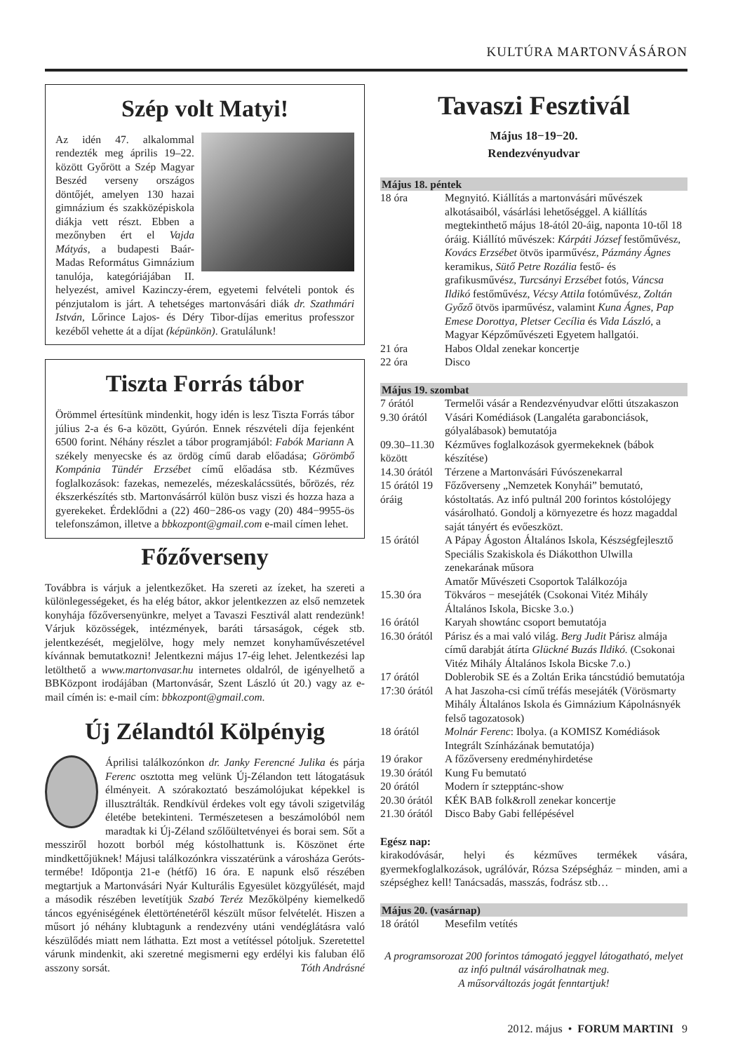KULTÚRA MARTONVÁSÁRON
Szép volt Matyi!
Az idén 47. alkalommal rendezték meg április 19–22. között Győrött a Szép Magyar Beszéd verseny országos döntőjét, amelyen 130 hazai gimnázium és szakközépiskola diákja vett részt. Ebben a mezőnyben ért el Vajda Mátyás, a budapesti Baár-Madas Református Gimnázium tanulója, kategóriájában II. helyezést, amivel Kazinczy-érem, egyetemi felvételi pontok és pénzjutalom is járt. A tehetséges martonvásári diák dr. Szathmári István, Lőrince Lajos- és Déry Tibor-díjas emeritus professzor kezéből vehette át a díjat (képünkön). Gratulálunk!
Tiszta Forrás tábor
Örömmel értesítünk mindenkit, hogy idén is lesz Tiszta Forrás tábor július 2-a és 6-a között, Gyúrón. Ennek részvételi díja fejenként 6500 forint. Néhány részlet a tábor programjából: Fabók Mariann A székely menyecske és az ördög című darab előadása; Görömbő Kompánia Tündér Erzsébet című előadása stb. Kézműves foglalkozások: fazekas, nemezelés, mézeskalácssütés, bőrözés, réz ékszerkészítés stb. Martonvásárról külön busz viszi és hozza haza a gyerekeket. Érdeklődni a (22) 460−286-os vagy (20) 484−9955-ös telefonszámon, illetve a bbkozpont@gmail.com e-mail címen lehet.
Főzőverseny
Továbbra is várjuk a jelentkezőket. Ha szereti az ízeket, ha szereti a különlegességeket, és ha elég bátor, akkor jelentkezzen az első nemzetek konyhája főzőversenyünkre, melyet a Tavaszi Fesztivál alatt rendezünk! Várjuk közösségek, intézmények, baráti társaságok, cégek stb. jelentkezését, megjelölve, hogy mely nemzet konyhaművészetével kívánnak bemutatkozni! Jelentkezni május 17-éig lehet. Jelentkezési lap letölthető a www.martonvasar.hu internetes oldalról, de igényelhető a BBKözpont irodájában (Martonvásár, Szent László út 20.) vagy az e-mail címén is: e-mail cím: bbkozpont@gmail.com.
Új Zélandtól Kölpényig
Áprilisi találkozónkon dr. Janky Ferencné Julika és párja Ferenc osztotta meg velünk Új-Zélandon tett látogatásuk élményeit. A szórakoztató beszámolójukat képekkel is illusztrálták. Rendkívül érdekes volt egy távoli szigetvilág életébe betekinteni. Természetesen a beszámolóból nem maradtak ki Új-Zéland szőlőültetvényei és borai sem. Sőt a messziről hozott borból még kóstolhattunk is. Köszönet érte mindkettőjüknek! Májusi találkozónkra visszatérünk a városháza Geróts-termébe! Időpontja 21-e (hétfő) 16 óra. E napunk első részében megtartjuk a Martonvásári Nyár Kulturális Egyesület közgyűlését, majd a második részében levetítjük Szabó Teréz Mezőkölpény kiemelkedő táncos egyéniségének élettörténetéről készült műsor felvételét. Hiszen a műsort jó néhány klubtagunk a rendezvény utáni vendéglátásra való készülődés miatt nem láthatta. Ezt most a vetítéssel pótoljuk. Szeretettel várunk mindenkit, aki szeretné megismerni egy erdélyi kis faluban élő asszony sorsát. Tóth Andrásné
Tavaszi Fesztivál
Május 18−19−20.
Rendezvényudvar
| Május 18. péntek | |
| 18 óra | Megnyitó. Kiállítás a martonvásári művészek alkotásaiból, vásárlási lehetőséggel. A kiállítás megtekinthető május 18-ától 20-áig, naponta 10-től 18 óráig. Kiállító művészek: Kárpáti József festőművész, Kovács Erzsébet ötvös iparművész, Pázmány Ágnes keramikus, Sütő Petre Rozália festő- és grafikusművész, Turcsányi Erzsébet fotós, Váncsa Ildikó festőművész, Vécsy Attila fotóművész, Zoltán Győző ötvös iparművész, valamint Kuna Ágnes, Pap Emese Dorottya, Pletser Cecília és Vida László , a Magyar Képzőművészeti Egyetem hallgatói. |
| 21 óra | Habos Oldal zenekar koncertje |
| 22 óra | Disco |
| Május 19. szombat | |
| 7 órától | Termelői vásár a Rendezvényudvar előtti útszakaszon |
| 9.30 órától | Vásári Komédiások (Langaléta garabonciások, gólyalábasok) bemutatója |
| 09.30–11.30 között | Kézműves foglalkozások gyermekeknek (bábok készítése) |
| 14.30 órától | Térzene a Martonvásári Fúvószenekarral |
| 15 órától 19 óráig | Főzőverseny „Nemzetek Konyhái” bemutató, kóstoltatás. Az infó pultnál 200 forintos kóstolójegy vásárolható. Gondolj a környezetre és hozz magaddal saját tányért és evőeszközt. |
| 15 órától | A Pápay Ágoston Általános Iskola, Készségfejlesztő Speciális Szakiskola és Diákotthon Ulwilla zenekarának műsora Amatőr Művészeti Csoportok Találkozója |
| 15.30 óra | Tökváros − mesejáték (Csokonai Vitéz Mihály Általános Iskola, Bicske 3.o.) |
| 16 órától | Karyah showtánc csoport bemutatója |
| 16.30 órától | Párisz és a mai való világ. Berg Judit Párisz almája című darabját átírta Glückné Buzás Ildikó. (Csokonai Vitéz Mihály Általános Iskola Bicske 7.o.) |
| 17 órától | Doblerobik SE és a Zoltán Erika táncstúdió bemutatója |
| 17:30 órától | A hat Jaszoha-csi című tréfás mesejáték (Vörösmarty Mihály Általános Iskola és Gimnázium Kápolnásnyék felső tagozatosok) |
| 18 órától | Molnár Ferenc : Ibolya. (a KOMISZ Komédiások Integrált Színházának bemutatója) |
| 19 órakor | A főzőverseny eredményhirdetése |
| 19.30 órától | Kung Fu bemutató |
| 20 órától | Modern ír sztepptánc-show |
| 20.30 órától | KÉK BAB folk&roll zenekar koncertje |
| 21.30 órától | Disco Baby Gabi fellépésével |
Egész nap:
kirakodóvásár, helyi és kézműves termékek vására, gyermekfoglalkozások, ugrálóvár, Rózsa Szépségház − minden, ami a szépséghez kell! Tanácsadás, masszás, fodrász stb…
| Május 20. (vasárnap) | |
| 18 órától | Mesefilm vetítés |
A programsorozat 200 forintos támogató jeggyel látogatható, melyet az infó pultnál vásárolhatnak meg.
A műsorváltozás jogát fenntartjuk!
2012. május • FORUM MARTINI 9